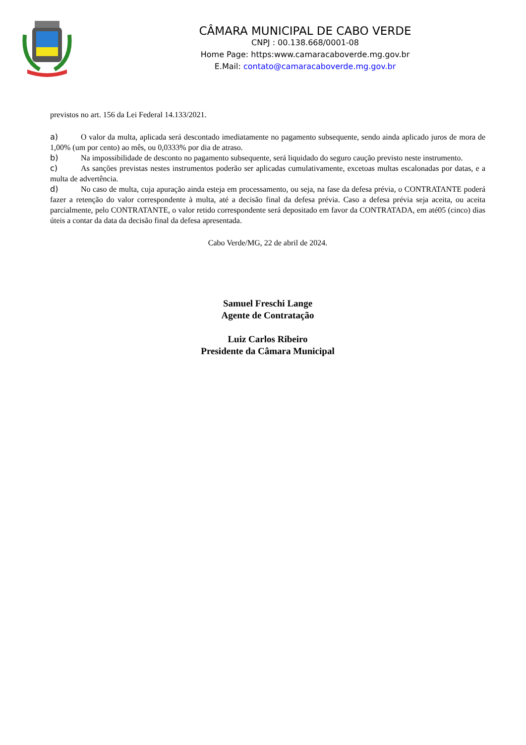CÂMARA MUNICIPAL DE CABO VERDE
CNPJ : 00.138.668/0001-08
Home Page: https:www.camaracaboverde.mg.gov.br
E.Mail: contato@camaracaboverde.mg.gov.br
previstos no art. 156 da Lei Federal 14.133/2021.
a) O valor da multa, aplicada será descontado imediatamente no pagamento subsequente, sendo ainda aplicado juros de mora de 1,00% (um por cento) ao mês, ou 0,0333% por dia de atraso.
b) Na impossibilidade de desconto no pagamento subsequente, será liquidado do seguro caução previsto neste instrumento.
c) As sanções previstas nestes instrumentos poderão ser aplicadas cumulativamente, excetoas multas escalonadas por datas, e a multa de advertência.
d) No caso de multa, cuja apuração ainda esteja em processamento, ou seja, na fase da defesa prévia, o CONTRATANTE poderá fazer a retenção do valor correspondente à multa, até a decisão final da defesa prévia. Caso a defesa prévia seja aceita, ou aceita parcialmente, pelo CONTRATANTE, o valor retido correspondente será depositado em favor da CONTRATADA, em até05 (cinco) dias úteis a contar da data da decisão final da defesa apresentada.
Cabo Verde/MG, 22 de abril de 2024.
Samuel Freschi Lange
Agente de Contratação
Luiz Carlos Ribeiro
Presidente da Câmara Municipal